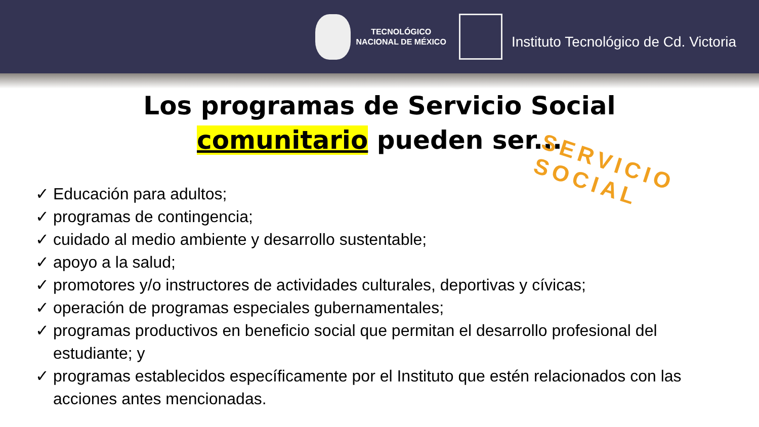TECNOLÓGICO
NACIONAL DE MÉXICO
Instituto Tecnológico de Cd. Victoria
Los programas de Servicio Social
comunitario pueden ser...
SERVICIO SOCIAL
✓ Educación para adultos;
✓ programas de contingencia;
✓ cuidado al medio ambiente y desarrollo sustentable;
✓ apoyo a la salud;
✓ promotores y/o instructores de actividades culturales, deportivas y cívicas;
✓ operación de programas especiales gubernamentales;
✓ programas productivos en beneficio social que permitan el desarrollo profesional del estudiante; y
✓ programas establecidos específicamente por el Instituto que estén relacionados con las acciones antes mencionadas.